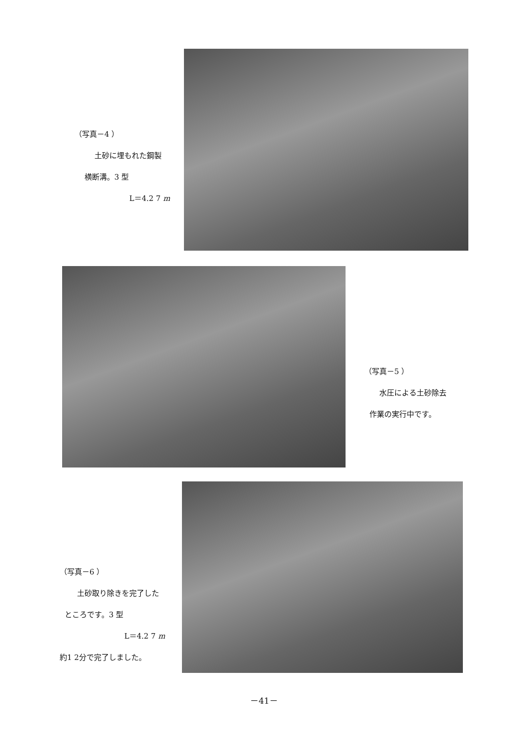（写真－4 ）
土砂に埋もれた鋼製
横断溝。3 型
L＝4.2 7 m
（写真－5 ）
水圧による土砂除去
作業の実行中です。
（写真－6 ）
土砂取り除きを完了した
ところです。3 型
L＝4.2 7 m
約1 2分で完了しました。
－41－